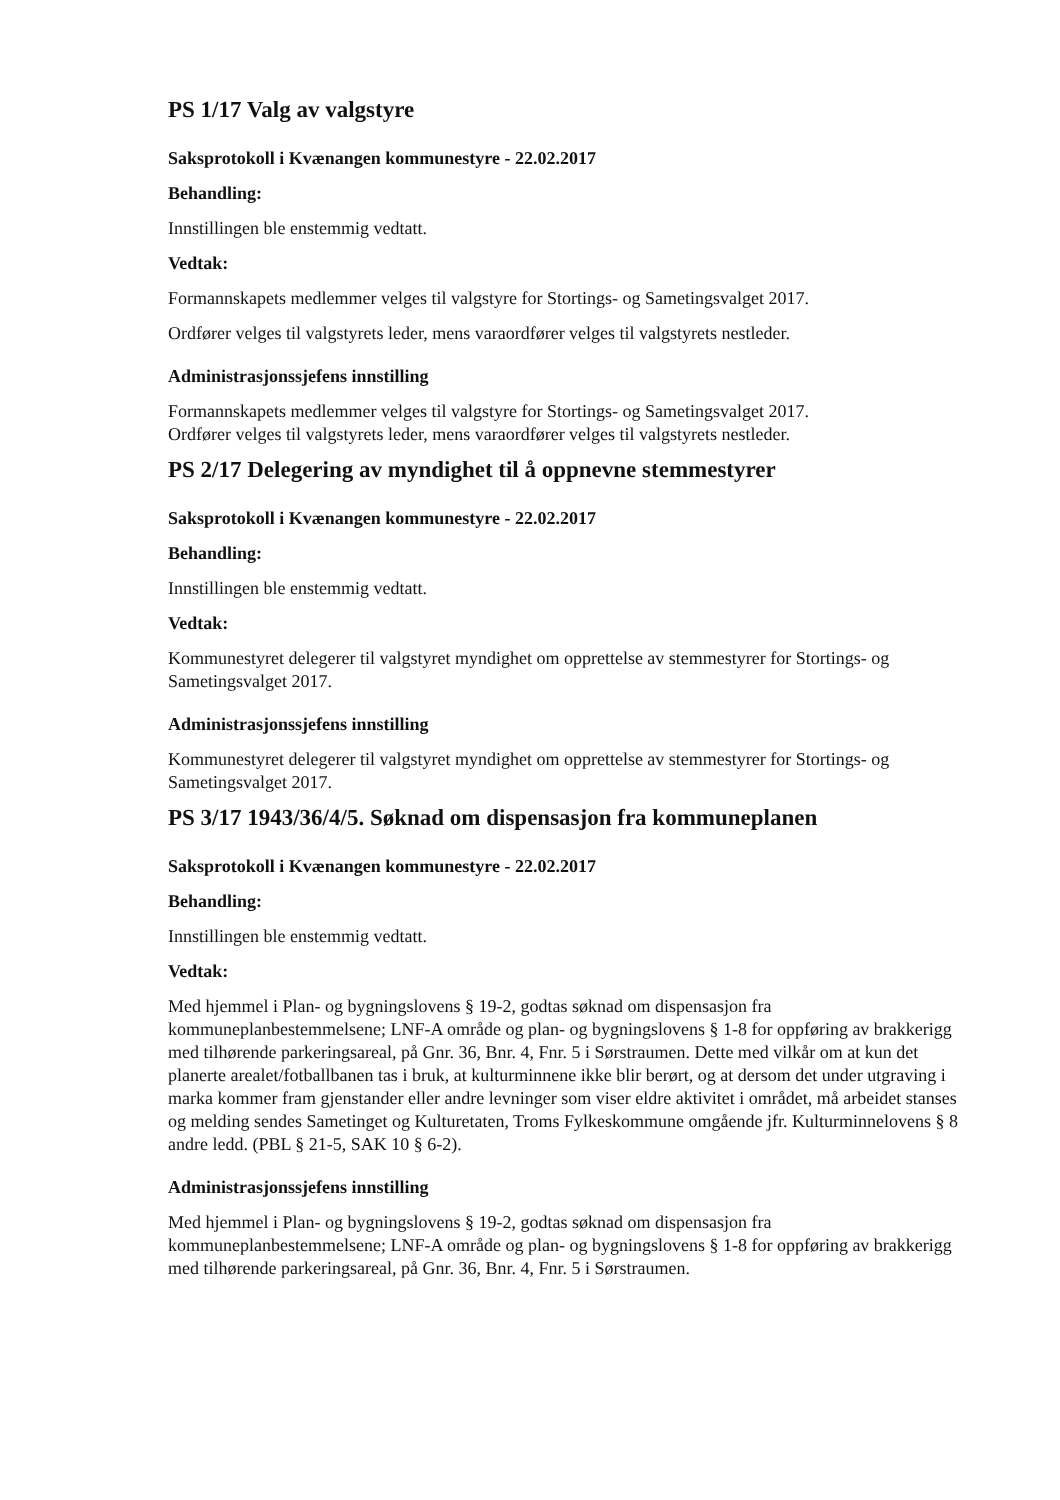PS 1/17 Valg av valgstyre
Saksprotokoll i Kvænangen kommunestyre - 22.02.2017
Behandling:
Innstillingen ble enstemmig vedtatt.
Vedtak:
Formannskapets medlemmer velges til valgstyre for Stortings- og Sametingsvalget 2017.
Ordfører velges til valgstyrets leder, mens varaordfører velges til valgstyrets nestleder.
Administrasjonssjefens innstilling
Formannskapets medlemmer velges til valgstyre for Stortings- og Sametingsvalget 2017.
Ordfører velges til valgstyrets leder, mens varaordfører velges til valgstyrets nestleder.
PS 2/17 Delegering av myndighet til å oppnevne stemmestyrer
Saksprotokoll i Kvænangen kommunestyre - 22.02.2017
Behandling:
Innstillingen ble enstemmig vedtatt.
Vedtak:
Kommunestyret delegerer til valgstyret myndighet om opprettelse av stemmestyrer for Stortings- og Sametingsvalget 2017.
Administrasjonssjefens innstilling
Kommunestyret delegerer til valgstyret myndighet om opprettelse av stemmestyrer for Stortings- og Sametingsvalget 2017.
PS 3/17 1943/36/4/5. Søknad om dispensasjon fra kommuneplanen
Saksprotokoll i Kvænangen kommunestyre - 22.02.2017
Behandling:
Innstillingen ble enstemmig vedtatt.
Vedtak:
Med hjemmel i Plan- og bygningslovens § 19-2, godtas søknad om dispensasjon fra kommuneplanbestemmelsene; LNF-A område og plan- og bygningslovens § 1-8 for oppføring av brakkerigg med tilhørende parkeringsareal, på Gnr. 36, Bnr. 4, Fnr. 5 i Sørstraumen. Dette med vilkår om at kun det planerte arealet/fotballbanen tas i bruk, at kulturminnene ikke blir berørt, og at dersom det under utgraving i marka kommer fram gjenstander eller andre levninger som viser eldre aktivitet i området, må arbeidet stanses og melding sendes Sametinget og Kulturetaten, Troms Fylkeskommune omgående jfr. Kulturminnelovens § 8 andre ledd. (PBL § 21-5, SAK 10 § 6-2).
Administrasjonssjefens innstilling
Med hjemmel i Plan- og bygningslovens § 19-2, godtas søknad om dispensasjon fra kommuneplanbestemmelsene; LNF-A område og plan- og bygningslovens § 1-8 for oppføring av brakkerigg med tilhørende parkeringsareal, på Gnr. 36, Bnr. 4, Fnr. 5 i Sørstraumen.